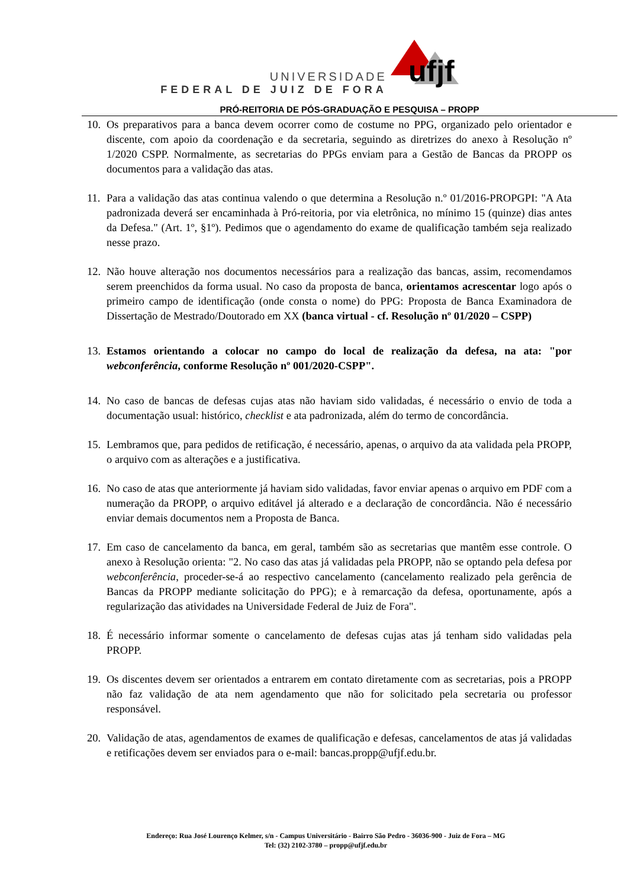UNIVERSIDADE
FEDERAL DE JUIZ DE FORA
ufjf
PRÓ-REITORIA DE PÓS-GRADUAÇÃO E PESQUISA – PROPP
10. Os preparativos para a banca devem ocorrer como de costume no PPG, organizado pelo orientador e discente, com apoio da coordenação e da secretaria, seguindo as diretrizes do anexo à Resolução nº 1/2020 CSPP. Normalmente, as secretarias do PPGs enviam para a Gestão de Bancas da PROPP os documentos para a validação das atas.
11. Para a validação das atas continua valendo o que determina a Resolução n.º 01/2016-PROPGPI: "A Ata padronizada deverá ser encaminhada à Pró-reitoria, por via eletrônica, no mínimo 15 (quinze) dias antes da Defesa." (Art. 1º, §1º). Pedimos que o agendamento do exame de qualificação também seja realizado nesse prazo.
12. Não houve alteração nos documentos necessários para a realização das bancas, assim, recomendamos serem preenchidos da forma usual. No caso da proposta de banca, orientamos acrescentar logo após o primeiro campo de identificação (onde consta o nome) do PPG: Proposta de Banca Examinadora de Dissertação de Mestrado/Doutorado em XX (banca virtual - cf. Resolução nº 01/2020 – CSPP)
13. Estamos orientando a colocar no campo do local de realização da defesa, na ata: "por webconferência, conforme Resolução nº 001/2020-CSPP".
14. No caso de bancas de defesas cujas atas não haviam sido validadas, é necessário o envio de toda a documentação usual: histórico, checklist e ata padronizada, além do termo de concordância.
15. Lembramos que, para pedidos de retificação, é necessário, apenas, o arquivo da ata validada pela PROPP, o arquivo com as alterações e a justificativa.
16. No caso de atas que anteriormente já haviam sido validadas, favor enviar apenas o arquivo em PDF com a numeração da PROPP, o arquivo editável já alterado e a declaração de concordância. Não é necessário enviar demais documentos nem a Proposta de Banca.
17. Em caso de cancelamento da banca, em geral, também são as secretarias que mantêm esse controle. O anexo à Resolução orienta: "2. No caso das atas já validadas pela PROPP, não se optando pela defesa por webconferência, proceder-se-á ao respectivo cancelamento (cancelamento realizado pela gerência de Bancas da PROPP mediante solicitação do PPG); e à remarcação da defesa, oportunamente, após a regularização das atividades na Universidade Federal de Juiz de Fora".
18. É necessário informar somente o cancelamento de defesas cujas atas já tenham sido validadas pela PROPP.
19. Os discentes devem ser orientados a entrarem em contato diretamente com as secretarias, pois a PROPP não faz validação de ata nem agendamento que não for solicitado pela secretaria ou professor responsável.
20. Validação de atas, agendamentos de exames de qualificação e defesas, cancelamentos de atas já validadas e retificações devem ser enviados para o e-mail: bancas.propp@ufjf.edu.br.
Endereço: Rua José Lourenço Kelmer, s/n - Campus Universitário - Bairro São Pedro - 36036-900 - Juiz de Fora – MG
Tel: (32) 2102-3780 – propp@ufjf.edu.br